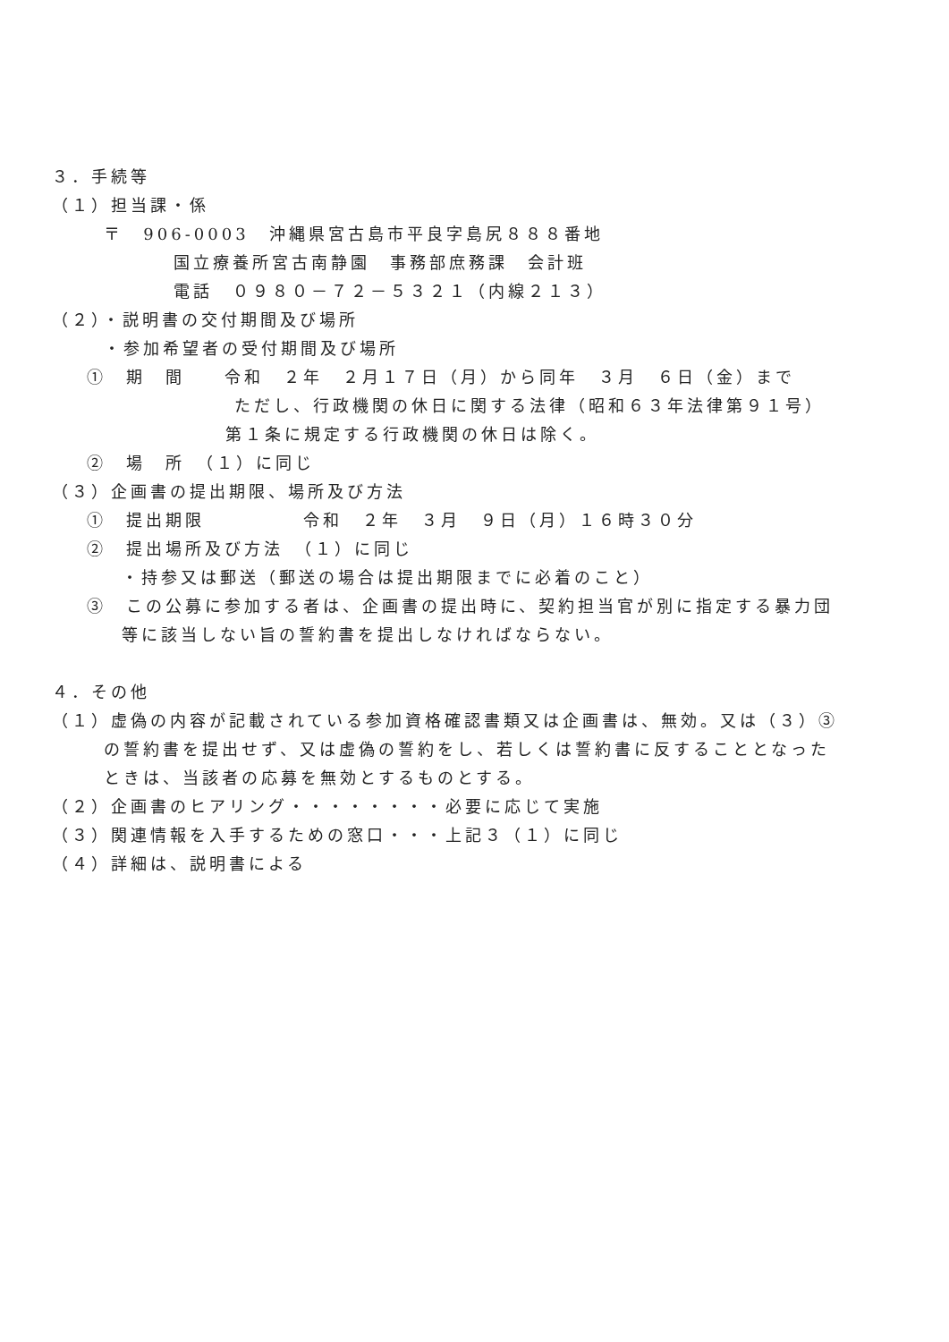３．手続等
（１）担当課・係
〒　906-0003　沖縄県宮古島市平良字島尻８８８番地
国立療養所宮古南静園　事務部庶務課　会計班
電話　０９８０－７２－５３２１（内線２１３）
（２）・説明書の交付期間及び場所
・参加希望者の受付期間及び場所
①　期　間　　令和　２年　２月１７日（月）から同年　３月　６日（金）まで
ただし、行政機関の休日に関する法律（昭和６３年法律第９１号）
第１条に規定する行政機関の休日は除く。
②　場　所　（１）に同じ
（３）企画書の提出期限、場所及び方法
①　提出期限　　　　　令和　２年　３月　９日（月）１６時３０分
②　提出場所及び方法　（１）に同じ
・持参又は郵送（郵送の場合は提出期限までに必着のこと）
③　この公募に参加する者は、企画書の提出時に、契約担当官が別に指定する暴力団
等に該当しない旨の誓約書を提出しなければならない。
４．その他
（１）虚偽の内容が記載されている参加資格確認書類又は企画書は、無効。又は（３）③
の誓約書を提出せず、又は虚偽の誓約をし、若しくは誓約書に反することとなった
ときは、当該者の応募を無効とするものとする。
（２）企画書のヒアリング・・・・・・・・必要に応じて実施
（３）関連情報を入手するための窓口・・・上記３（１）に同じ
（４）詳細は、説明書による